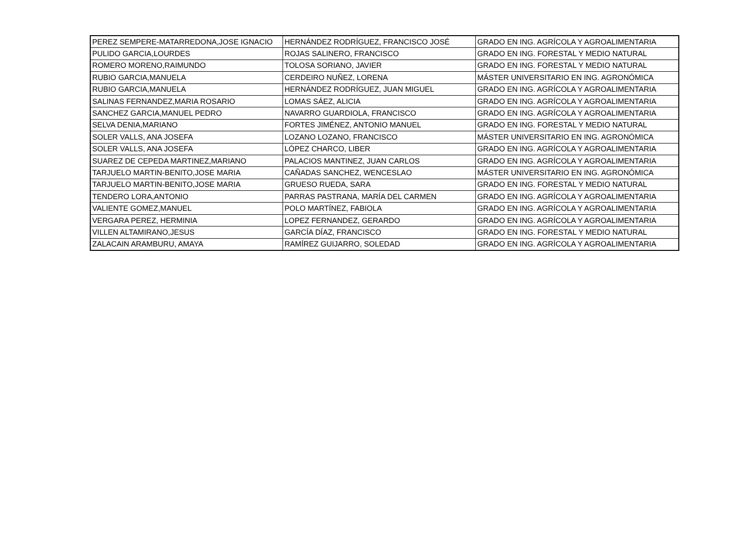| PEREZ SEMPERE-MATARREDONA,JOSE IGNACIO | HERNÁNDEZ RODRÍGUEZ, FRANCISCO JOSÉ | GRADO EN ING. AGRÍCOLA Y AGROALIMENTARIA |
| PULIDO GARCIA,LOURDES | ROJAS SALINERO, FRANCISCO | GRADO EN ING. FORESTAL Y MEDIO NATURAL |
| ROMERO MORENO,RAIMUNDO | TOLOSA SORIANO, JAVIER | GRADO EN ING. FORESTAL Y MEDIO NATURAL |
| RUBIO GARCIA,MANUELA | CERDEIRO NUÑEZ, LORENA | MÁSTER UNIVERSITARIO EN ING. AGRONÓMICA |
| RUBIO GARCIA,MANUELA | HERNÁNDEZ RODRÍGUEZ, JUAN MIGUEL | GRADO EN ING. AGRÍCOLA Y AGROALIMENTARIA |
| SALINAS FERNANDEZ,MARIA ROSARIO | LOMAS SÁEZ, ALICIA | GRADO EN ING. AGRÍCOLA Y AGROALIMENTARIA |
| SANCHEZ GARCIA,MANUEL PEDRO | NAVARRO GUARDIOLA, FRANCISCO | GRADO EN ING. AGRÍCOLA Y AGROALIMENTARIA |
| SELVA DENIA,MARIANO | FORTES JIMÉNEZ, ANTONIO MANUEL | GRADO EN ING. FORESTAL Y MEDIO NATURAL |
| SOLER VALLS, ANA JOSEFA | LOZANO LOZANO, FRANCISCO | MÁSTER UNIVERSITARIO EN ING. AGRONÓMICA |
| SOLER VALLS, ANA JOSEFA | LÓPEZ CHARCO, LIBER | GRADO EN ING. AGRÍCOLA Y AGROALIMENTARIA |
| SUAREZ DE CEPEDA MARTINEZ,MARIANO | PALACIOS MANTINEZ, JUAN CARLOS | GRADO EN ING. AGRÍCOLA Y AGROALIMENTARIA |
| TARJUELO MARTIN-BENITO,JOSE MARIA | CAÑADAS SANCHEZ, WENCESLAO | MÁSTER UNIVERSITARIO EN ING. AGRONÓMICA |
| TARJUELO MARTIN-BENITO,JOSE MARIA | GRUESO RUEDA, SARA | GRADO EN ING. FORESTAL Y MEDIO NATURAL |
| TENDERO LORA,ANTONIO | PARRAS PASTRANA, MARÍA DEL CARMEN | GRADO EN ING. AGRÍCOLA Y AGROALIMENTARIA |
| VALIENTE GOMEZ,MANUEL | POLO MARTÍNEZ, FABIOLA | GRADO EN ING. AGRÍCOLA Y AGROALIMENTARIA |
| VERGARA PEREZ, HERMINIA | LOPEZ FERNANDEZ, GERARDO | GRADO EN ING. AGRÍCOLA Y AGROALIMENTARIA |
| VILLEN ALTAMIRANO,JESUS | GARCÍA DÍAZ, FRANCISCO | GRADO EN ING. FORESTAL Y MEDIO NATURAL |
| ZALACAIN ARAMBURU, AMAYA | RAMÍREZ GUIJARRO, SOLEDAD | GRADO EN ING. AGRÍCOLA Y AGROALIMENTARIA |